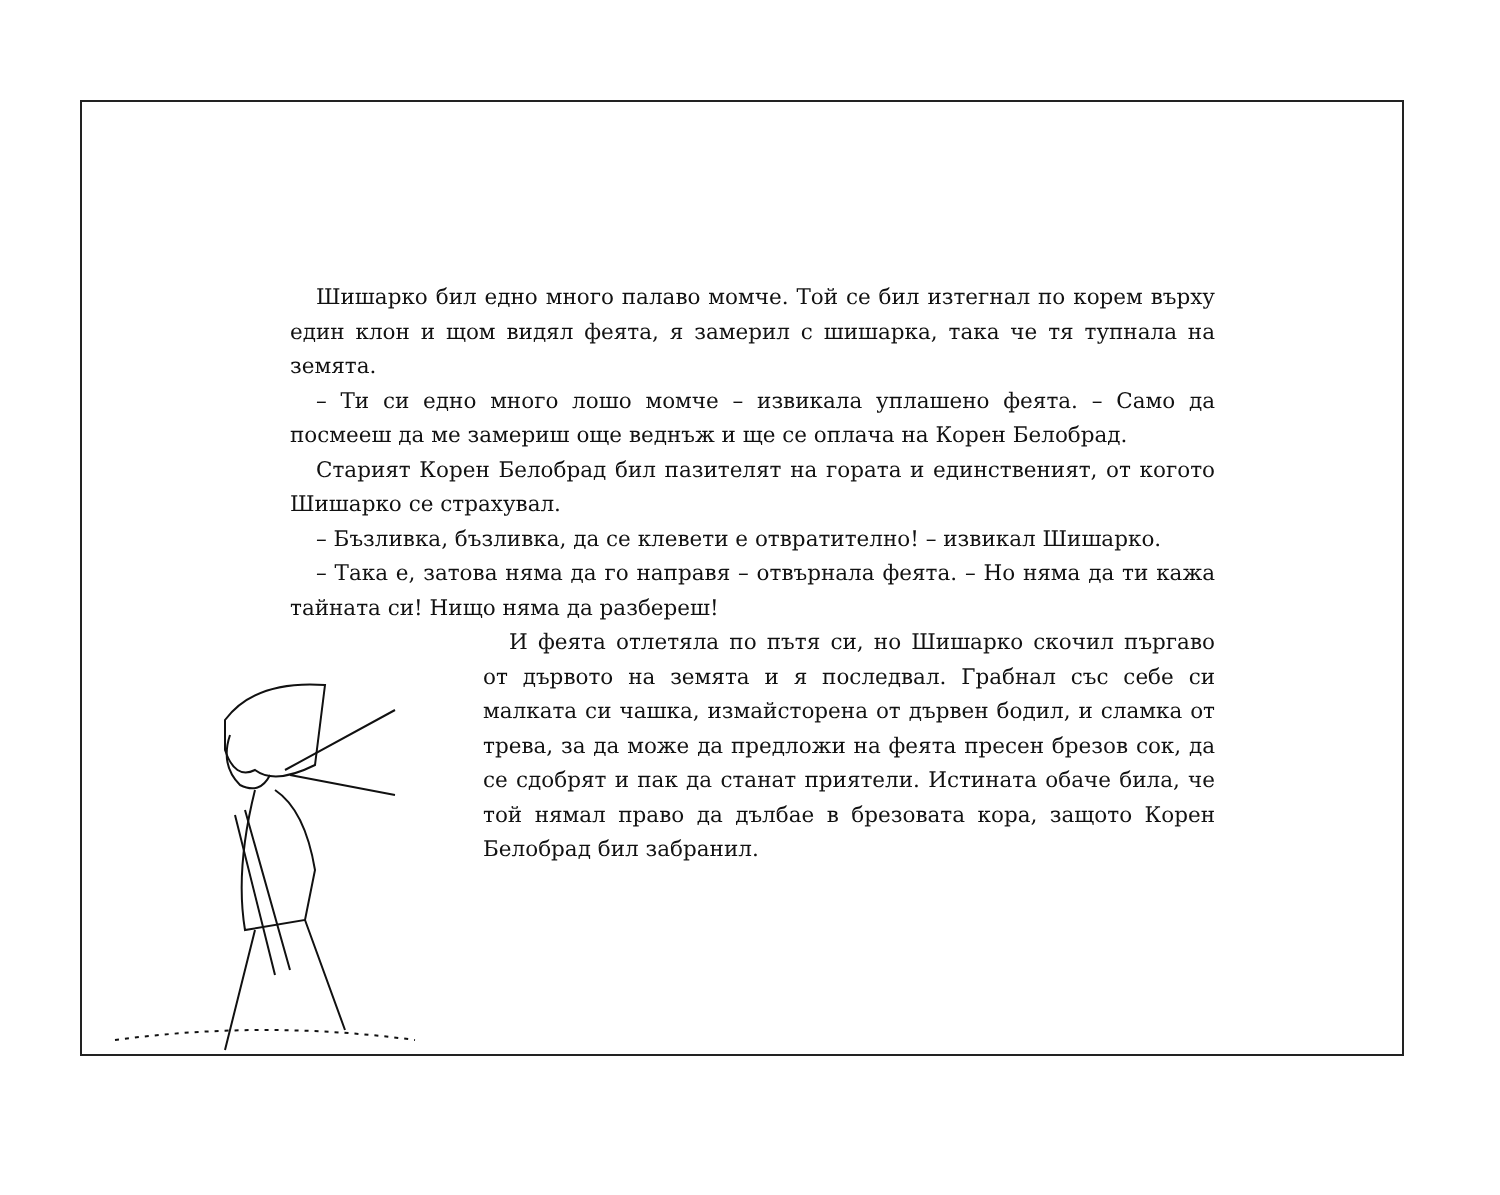Шишарко бил едно много палаво момче. Той се бил изтегнал по корем върху един клон и щом видял феята, я замерил с шишарка, така че тя тупнала на земята.
– Ти си едно много лошо момче – извикала уплашено феята. – Само да посмееш да ме замериш още веднъж и ще се оплача на Корен Белобрад.
Старият Корен Белобрад бил пазителят на гората и единственият, от когото Шишарко се страхувал.
– Бъзливка, бъзливка, да се клевети е отвратително! – извикал Шишарко.
– Така е, затова няма да го направя – отвърнала феята. – Но няма да ти кажа тайната си! Нищо няма да разбереш!
И феята отлетяла по пътя си, но Шишарко скочил пъргаво от дървото на земята и я последвал. Грабнал със себе си малката си чашка, измайсторена от дървен бодил, и сламка от трева, за да може да предложи на феята пресен брезов сок, да се сдобрят и пак да станат приятели. Истината обаче била, че той нямал право да дълбае в брезовата кора, защото Корен Белобрад бил забранил.